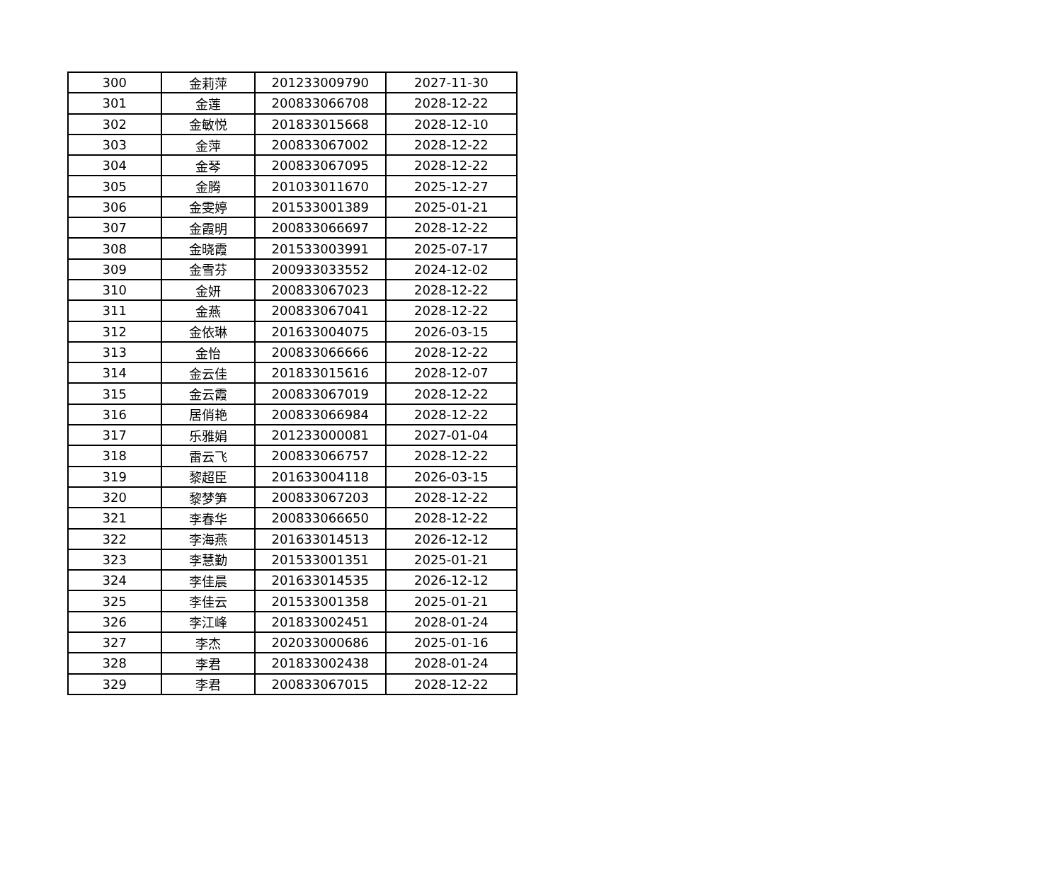| 300 | 金莉萍 | 201233009790 | 2027-11-30 |
| 301 | 金莲 | 200833066708 | 2028-12-22 |
| 302 | 金敏悦 | 201833015668 | 2028-12-10 |
| 303 | 金萍 | 200833067002 | 2028-12-22 |
| 304 | 金琴 | 200833067095 | 2028-12-22 |
| 305 | 金腾 | 201033011670 | 2025-12-27 |
| 306 | 金雯婷 | 201533001389 | 2025-01-21 |
| 307 | 金霞明 | 200833066697 | 2028-12-22 |
| 308 | 金晓霞 | 201533003991 | 2025-07-17 |
| 309 | 金雪芬 | 200933033552 | 2024-12-02 |
| 310 | 金妍 | 200833067023 | 2028-12-22 |
| 311 | 金燕 | 200833067041 | 2028-12-22 |
| 312 | 金依琳 | 201633004075 | 2026-03-15 |
| 313 | 金怡 | 200833066666 | 2028-12-22 |
| 314 | 金云佳 | 201833015616 | 2028-12-07 |
| 315 | 金云霞 | 200833067019 | 2028-12-22 |
| 316 | 居俏艳 | 200833066984 | 2028-12-22 |
| 317 | 乐雅娟 | 201233000081 | 2027-01-04 |
| 318 | 雷云飞 | 200833066757 | 2028-12-22 |
| 319 | 黎超臣 | 201633004118 | 2026-03-15 |
| 320 | 黎梦笋 | 200833067203 | 2028-12-22 |
| 321 | 李春华 | 200833066650 | 2028-12-22 |
| 322 | 李海燕 | 201633014513 | 2026-12-12 |
| 323 | 李慧勤 | 201533001351 | 2025-01-21 |
| 324 | 李佳晨 | 201633014535 | 2026-12-12 |
| 325 | 李佳云 | 201533001358 | 2025-01-21 |
| 326 | 李江峰 | 201833002451 | 2028-01-24 |
| 327 | 李杰 | 202033000686 | 2025-01-16 |
| 328 | 李君 | 201833002438 | 2028-01-24 |
| 329 | 李君 | 200833067015 | 2028-12-22 |